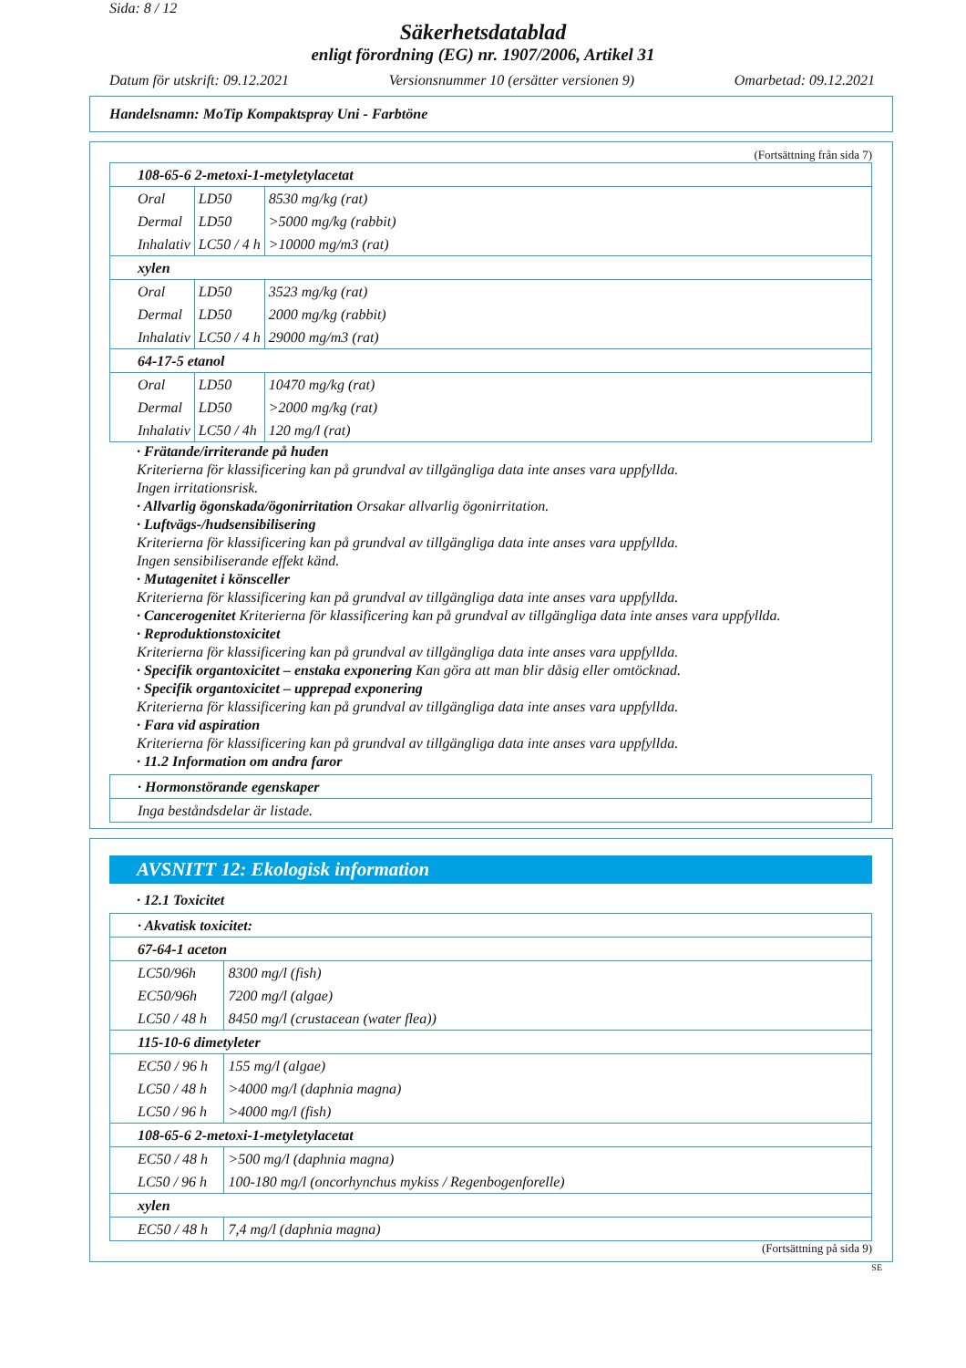Sida: 8 / 12
Säkerhetsdatablad
enligt förordning (EG) nr. 1907/2006, Artikel 31
Datum för utskrift: 09.12.2021 Versionsnummer 10 (ersätter versionen 9) Omarbetad: 09.12.2021
Handelsnamn: MoTip Kompaktspray Uni - Farbtöne
(Fortsättning från sida 7)
| 108-65-6 2-metoxi-1-metyletylacetat | | |
| Oral | LD50 | 8530 mg/kg (rat) |
| Dermal | LD50 | >5000 mg/kg (rabbit) |
| Inhalativ | LC50 / 4 h | >10000 mg/m3 (rat) |
| xylen | | |
| Oral | LD50 | 3523 mg/kg (rat) |
| Dermal | LD50 | 2000 mg/kg (rabbit) |
| Inhalativ | LC50 / 4 h | 29000 mg/m3 (rat) |
| 64-17-5 etanol | | |
| Oral | LD50 | 10470 mg/kg (rat) |
| Dermal | LD50 | >2000 mg/kg (rat) |
| Inhalativ | LC50 / 4h | 120 mg/l (rat) |
· Frätande/irriterande på huden
Kriterierna för klassificering kan på grundval av tillgängliga data inte anses vara uppfyllda.
Ingen irritationsrisk.
· Allvarlig ögonskada/ögonirritation Orsakar allvarlig ögonirritation.
· Luftvägs-/hudsensibilisering
Kriterierna för klassificering kan på grundval av tillgängliga data inte anses vara uppfyllda.
Ingen sensibiliserande effekt känd.
· Mutagenitet i könsceller
Kriterierna för klassificering kan på grundval av tillgängliga data inte anses vara uppfyllda.
· Cancerogenitet Kriterierna för klassificering kan på grundval av tillgängliga data inte anses vara uppfyllda.
· Reproduktionstoxicitet
Kriterierna för klassificering kan på grundval av tillgängliga data inte anses vara uppfyllda.
· Specifik organtoxicitet – enstaka exponering Kan göra att man blir dåsig eller omtöcknad.
· Specifik organtoxicitet – upprepad exponering
Kriterierna för klassificering kan på grundval av tillgängliga data inte anses vara uppfyllda.
· Fara vid aspiration
Kriterierna för klassificering kan på grundval av tillgängliga data inte anses vara uppfyllda.
· 11.2 Information om andra faror
| · Hormonstörande egenskaper |
| Inga beståndsdelar är listade. |
AVSNITT 12: Ekologisk information
· 12.1 Toxicitet
| · Akvatisk toxicitet: | |
| 67-64-1 aceton | |
| LC50/96h | 8300 mg/l (fish) |
| EC50/96h | 7200 mg/l (algae) |
| LC50 / 48 h | 8450 mg/l (crustacean (water flea)) |
| 115-10-6 dimetyleter | |
| EC50 / 96 h | 155 mg/l (algae) |
| LC50 / 48 h | >4000 mg/l (daphnia magna) |
| LC50 / 96 h | >4000 mg/l (fish) |
| 108-65-6 2-metoxi-1-metyletylacetat | |
| EC50 / 48 h | >500 mg/l (daphnia magna) |
| LC50 / 96 h | 100-180 mg/l (oncorhynchus mykiss / Regenbogenforelle) |
| xylen | |
| EC50 / 48 h | 7,4 mg/l (daphnia magna) |
(Fortsättning på sida 9)
SE